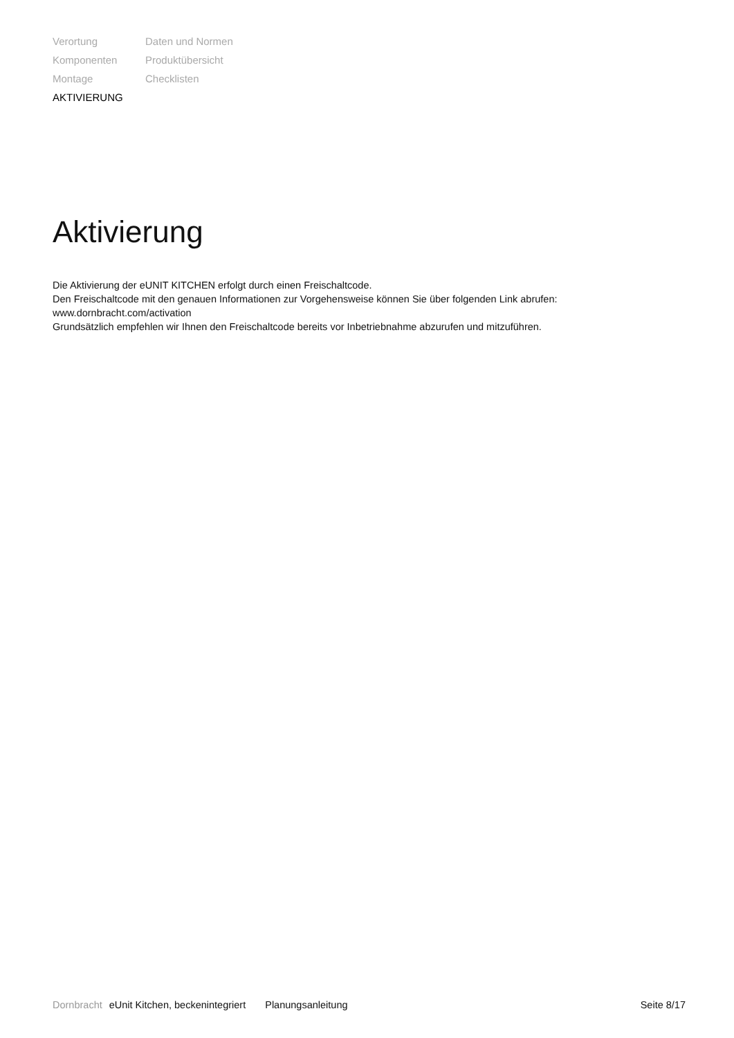Verortung
Komponenten
Montage
AKTIVIERUNG
Daten und Normen
Produktübersicht
Checklisten
Aktivierung
Die Aktivierung der eUNIT KITCHEN erfolgt durch einen Freischaltcode.
Den Freischaltcode mit den genauen Informationen zur Vorgehensweise können Sie über folgenden Link abrufen:
www.dornbracht.com/activation
Grundsätzlich empfehlen wir Ihnen den Freischaltcode bereits vor Inbetriebnahme abzurufen und mitzuführen.
Dornbracht eUnit Kitchen, beckenintegriert Planungsanleitung Seite 8/17